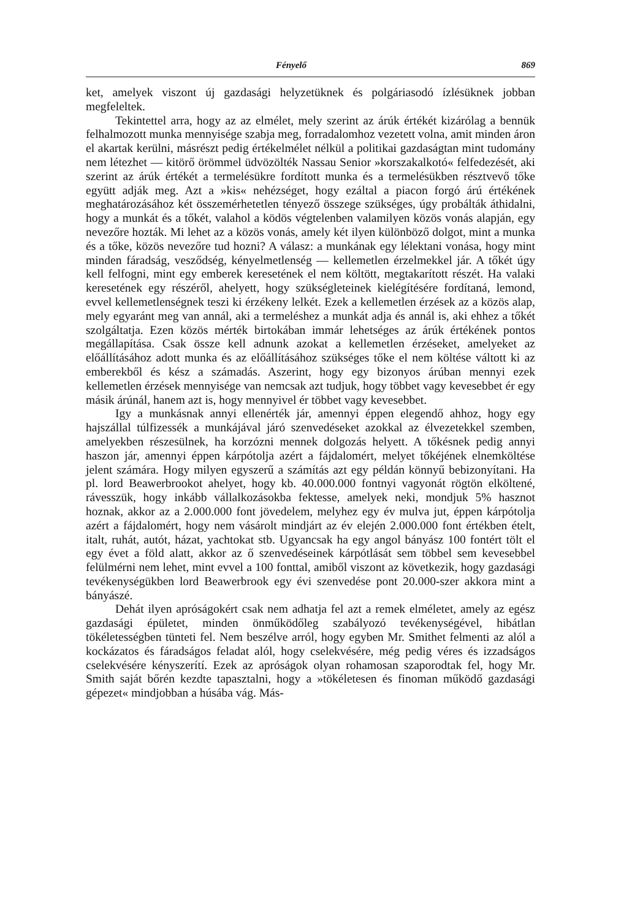Fényelő 869
ket, amelyek viszont új gazdasági helyzetüknek és polgáriasodó ízlésüknek jobban megfeleltek.
Tekintettel arra, hogy az az elmélet, mely szerint az árúk értékét kizárólag a bennük felhalmozott munka mennyisége szabja meg, forradalomhoz vezetett volna, amit minden áron el akartak kerülni, másrészt pedig értékelmélet nélkül a politikai gazdaságtan mint tudomány nem létezhet — kitörő örömmel üdvözölték Nassau Senior »korszakalkotó« felfedezését, aki szerint az árúk értékét a termelésükre fordított munka és a termelésükben résztvevő tőke együtt adják meg. Azt a »kis« nehézséget, hogy ezáltal a piacon forgó árú értékének meghatározásához két összemérhetetlen tényező összege szükséges, úgy probálták áthidalni, hogy a munkát és a tőkét, valahol a ködös végtelenben valamilyen közös vonás alapján, egy nevezőre hozták. Mi lehet az a közös vonás, amely két ilyen különböző dolgot, mint a munka és a tőke, közös nevezőre tud hozni? A válasz: a munkának egy lélektani vonása, hogy mint minden fáradság, vesződség, kényelmetlenség — kellemetlen érzelmekkel jár. A tőkét úgy kell felfogni, mint egy emberek keresetének el nem költött, megtakarított részét. Ha valaki keresetének egy részéről, ahelyett, hogy szükségleteinek kielégítésére fordítaná, lemond, evvel kellemetlenségnek teszi ki érzékeny lelkét. Ezek a kellemetlen érzések az a közös alap, mely egyaránt meg van annál, aki a termeléshez a munkát adja és annál is, aki ehhez a tőkét szolgáltatja. Ezen közös mérték birtokában immár lehetséges az árúk értékének pontos megállapítása. Csak össze kell adnunk azokat a kellemetlen érzéseket, amelyeket az előállításához adott munka és az előállításához szükséges tőke el nem költése váltott ki az emberekből és kész a számadás. Aszerint, hogy egy bizonyos árúban mennyi ezek kellemetlen érzések mennyisége van nemcsak azt tudjuk, hogy többet vagy kevesebbet ér egy másik árúnál, hanem azt is, hogy mennyivel ér többet vagy kevesebbet.
Igy a munkásnak annyi ellenérték jár, amennyi éppen elegendő ahhoz, hogy egy hajszállal túlfizessék a munkájával járó szenvedéseket azokkal az élvezetekkel szemben, amelyekben részesülnek, ha korzózni mennek dolgozás helyett. A tőkésnek pedig annyi haszon jár, amennyi éppen kárpótolja azért a fájdalomért, melyet tőkéjének elnemköltése jelent számára. Hogy milyen egyszerű a számítás azt egy példán könnyű bebizonyítani. Ha pl. lord Beawerbrookot ahelyet, hogy kb. 40.000.000 fontnyi vagyonát rögtön elköltené, rávesszük, hogy inkább vállalkozásokba fektesse, amelyek neki, mondjuk 5% hasznot hoznak, akkor az a 2.000.000 font jövedelem, melyhez egy év mulva jut, éppen kárpótolja azért a fájdalomért, hogy nem vásárolt mindjárt az év elején 2.000.000 font értékben ételt, italt, ruhát, autót, házat, yachtokat stb. Ugyancsak ha egy angol bányász 100 fontért tölt el egy évet a föld alatt, akkor az ő szenvedéseinek kárpótlását sem többel sem kevesebbel felülmérni nem lehet, mint evvel a 100 fonttal, amiből viszont az következik, hogy gazdasági tevékenységükben lord Beawerbrook egy évi szenvedése pont 20.000-szer akkora mint a bányászé.
Dehát ilyen apróságokért csak nem adhatja fel azt a remek elméletet, amely az egész gazdasági épületet, minden önműködőleg szabályozó tevékenységével, hibátlan tökéletességben tünteti fel. Nem beszélve arról, hogy egyben Mr. Smithet felmenti az alól a kockázatos és fáradságos feladat alól, hogy cselekvésére, még pedig véres és izzadságos cselekvésére kényszerítí. Ezek az apróságok olyan rohamosan szaporodtak fel, hogy Mr. Smith saját bőrén kezdte tapasztalni, hogy a »tökéletesen és finoman működő gazdasági gépezet« mindjobban a húsába vág. Más-